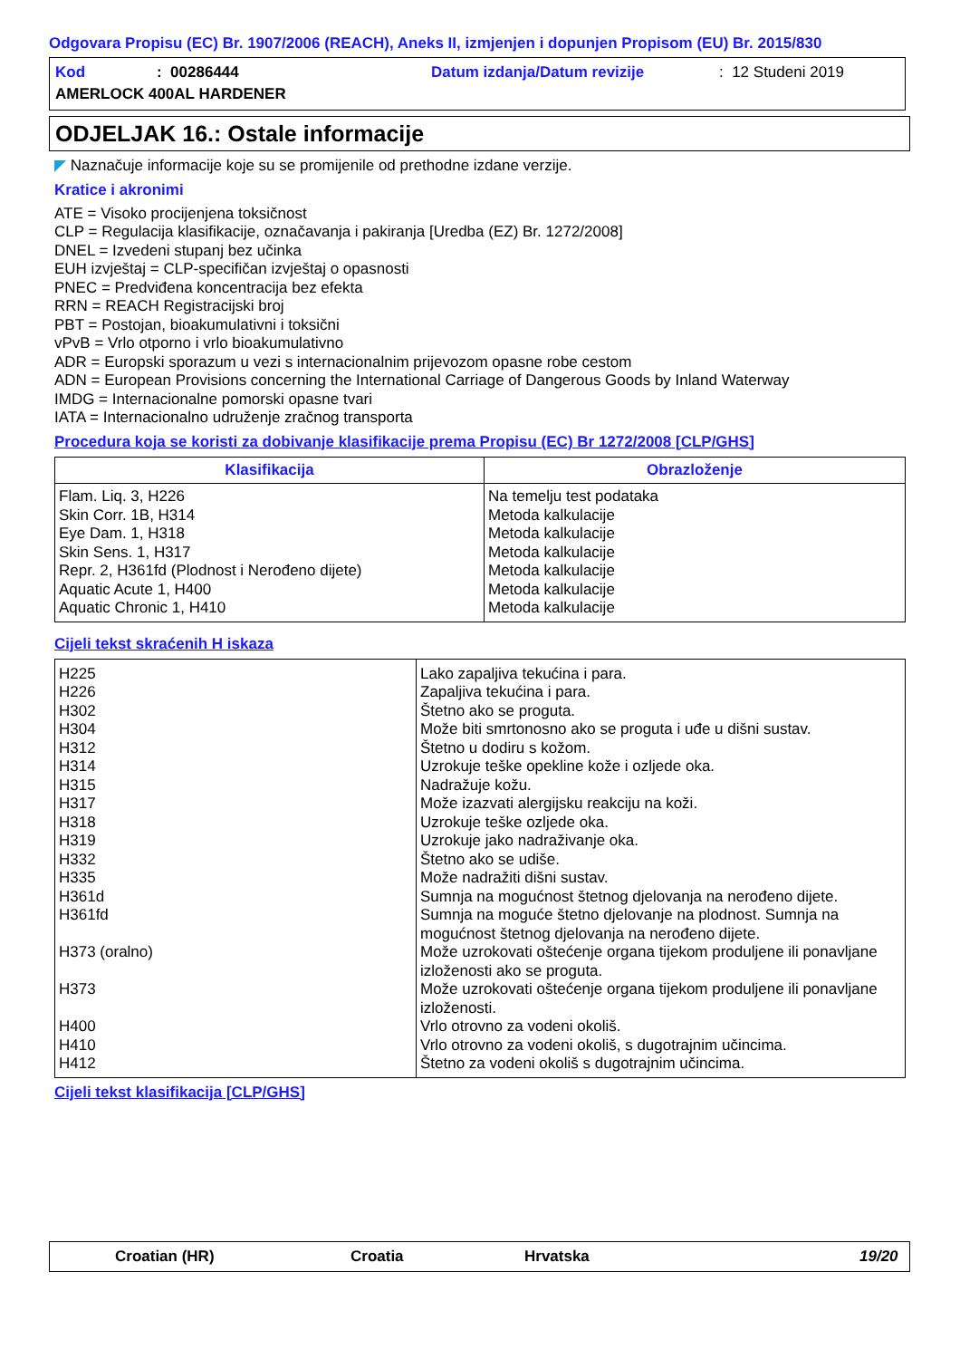Odgovara Propisu (EC) Br. 1907/2006 (REACH), Aneks II, izmjenjen i dopunjen Propisom (EU) Br. 2015/830
Kod: 00286444 Datum izdanja/Datum revizije: 12 Studeni 2019
AMERLOCK 400AL HARDENER
ODJELJAK 16.: Ostale informacije
◤ Naznačuje informacije koje su se promijenile od prethodne izdane verzije.
Kratice i akronimi
ATE = Visoko procijenjena toksičnost
CLP = Regulacija klasifikacije, označavanja i pakiranja [Uredba (EZ) Br. 1272/2008]
DNEL = Izvedeni stupanj bez učinka
EUH izvještaj = CLP-specifičan izvještaj o opasnosti
PNEC = Predviđena koncentracija bez efekta
RRN = REACH Registracijski broj
PBT = Postojan, bioakumulativni i toksični
vPvB = Vrlo otporno i vrlo bioakumulativno
ADR = Europski sporazum u vezi s internacionalnim prijevozom opasne robe cestom
ADN = European Provisions concerning the International Carriage of Dangerous Goods by Inland Waterway
IMDG = Internacionalne pomorski opasne tvari
IATA = Internacionalno udruženje zračnog transporta
Procedura koja se koristi za dobivanje klasifikacije prema Propisu (EC) Br 1272/2008 [CLP/GHS]
| Klasifikacija | Obrazloženje |
| --- | --- |
| Flam. Liq. 3, H226 Skin Corr. 1B, H314 Eye Dam. 1, H318 Skin Sens. 1, H317 Repr. 2, H361fd (Plodnost i Nerođeno dijete) Aquatic Acute 1, H400 Aquatic Chronic 1, H410 | Na temelju test podataka Metoda kalkulacije Metoda kalkulacije Metoda kalkulacije Metoda kalkulacije Metoda kalkulacije Metoda kalkulacije |
Cijeli tekst skraćenih H iskaza
| H225 H226 H302 H304 H312 H314 H315 H317 H318 H319 H332 H335 H361d H361fd H373 (oralno) H373 H400 H410 H412 | Lako zapaljiva tekućina i para. Zapaljiva tekućina i para. Štetno ako se proguta. Može biti smrtonosno ako se proguta i uđe u dišni sustav. Štetno u dodiru s kožom. Uzrokuje teške opekline kože i ozljede oka. Nadražuje kožu. Može izazvati alergijsku reakciju na koži. Uzrokuje teške ozljede oka. Uzrokuje jako nadraživanje oka. Štetno ako se udiše. Može nadražiti dišni sustav. Sumnja na mogućnost štetnog djelovanja na nerođeno dijete. Sumnja na moguće štetno djelovanje na plodnost. Sumnja na mogućnost štetnog djelovanja na nerođeno dijete. Može uzrokovati oštećenje organa tijekom produljene ili ponavljane izloženosti ako se proguta. Može uzrokovati oštećenje organa tijekom produljene ili ponavljane izloženosti. Vrlo otrovno za vodeni okoliš. Vrlo otrovno za vodeni okoliš, s dugotrajnim učincima. Štetno za vodeni okoliš s dugotrajnim učincima. |
Cijeli tekst klasifikacija [CLP/GHS]
Croatian (HR) Croatia Hrvatska 19/20